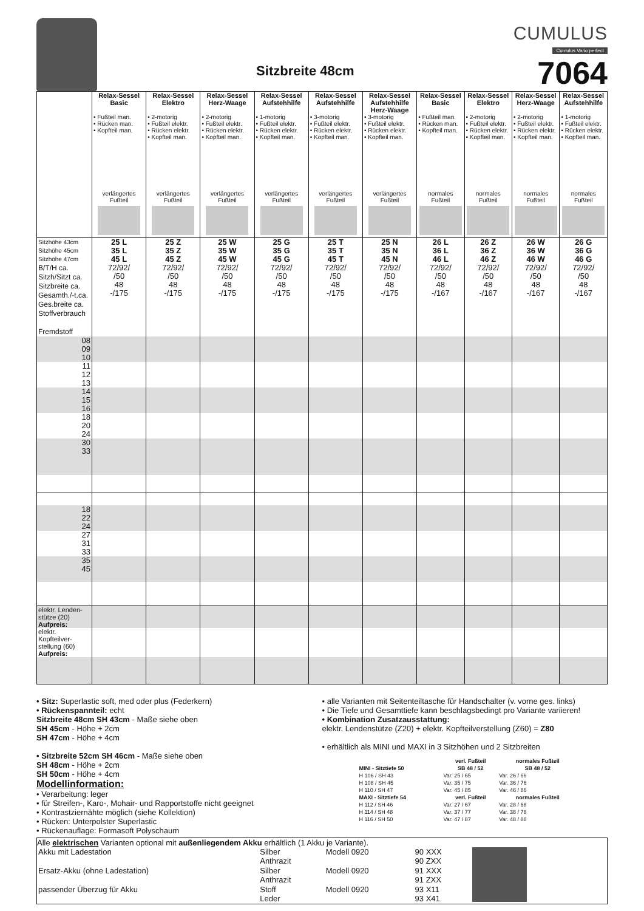Sitzbreite 48cm
CUMULUS
Cumulus Vario perfect
7064
| | Relax-Sessel Basic | Relax-Sessel Elektro | Relax-Sessel Herz-Waage | Relax-Sessel Aufstehhilfe | Relax-Sessel Aufstehhilfe | Relax-Sessel Aufstehhilfe Herz-Waage | Relax-Sessel Basic | Relax-Sessel Elektro | Relax-Sessel Herz-Waage | Relax-Sessel Aufstehhilfe |
| --- | --- | --- | --- | --- | --- | --- | --- | --- | --- | --- |
| | • Fußteil man. • Rücken man. • Kopfteil man. | • 2-motorig • Fußteil elektr. • Rücken elektr. • Kopfteil man. | • 2-motorig • Fußteil elektr. • Rücken elektr. • Kopfteil man. | • 1-motorig • Fußteil elektr. • Rücken elektr. • Kopfteil man. | • 3-motorig • Fußteil elektr. • Rücken elektr. • Kopfteil man. | • 3-motorig • Fußteil elektr. • Rücken elektr. • Kopfteil man. | • Fußteil man. • Rücken man. • Kopfteil man. | • 2-motorig • Fußteil elektr. • Rücken elektr. • Kopfteil man. | • 2-motorig • Fußteil elektr. • Rücken elektr. • Kopfteil man. | • 1-motorig • Fußteil elektr. • Rücken elektr. • Kopfteil man. |
| | verlängertes Fußteil | verlängertes Fußteil | verlängertes Fußteil | verlängertes Fußteil | verlängertes Fußteil | verlängertes Fußteil | normales Fußteil | normales Fußteil | normales Fußteil | normales Fußteil |
| Sitzhöhe 43cm Sitzhöhe 45cm Sitzhöhe 47cm B/T/H ca. Sitzh/Sitzt ca. Sitzbreite ca. Gesamth./-t.ca. Ges.breite ca. Stoffverbrauch Fremdstoff | 25 L 35 L 45 L 72/92/ /50 48 -/175 | 25 Z 35 Z 45 Z 72/92/ /50 48 -/175 | 25 W 35 W 45 W 72/92/ /50 48 -/175 | 25 G 35 G 45 G 72/92/ /50 48 -/175 | 25 T 35 T 45 T 72/92/ /50 48 -/175 | 25 N 35 N 45 N 72/92/ /50 48 -/175 | 26 L 36 L 46 L 72/92/ /50 48 -/167 | 26 Z 36 Z 46 Z 72/92/ /50 48 -/167 | 26 W 36 W 46 W 72/92/ /50 48 -/167 | 26 G 36 G 46 G 72/92/ /50 48 -/167 |
| 08 09 10 | | | | | | | | | | |
| 11 12 13 | | | | | | | | | | |
| 14 15 16 | | | | | | | | | | |
| 18 20 24 | | | | | | | | | | |
| 30 33 | | | | | | | | | | |
| 18 22 24 | | | | | | | | | | |
| 27 31 33 | | | | | | | | | | |
| 35 45 | | | | | | | | | | |
| elektr. Lenden- stütze (20) Aufpreis: | | | | | | | | | | |
| elektr. Kopfteilver- stellung (60) Aufpreis: | | | | | | | | | | |
• Sitz: Superlastic soft, med oder plus (Federkern)
• Rückenspannteil: echt
Sitzbreite 48cm SH 43cm - Maße siehe oben
SH 45cm - Höhe + 2cm
SH 47cm - Höhe + 4cm
• Sitzbreite 52cm SH 46cm - Maße siehe oben
SH 48cm - Höhe + 2cm
SH 50cm - Höhe + 4cm
Modellinformation:
• Verarbeitung: leger
• für Streifen-, Karo-, Mohair- und Rapportstoffe nicht geeignet
• Kontrastziernähte möglich (siehe Kollektion)
• Rücken: Unterpolster Superlastic
• Rückenauflage: Formasoft Polyschaum
• alle Varianten mit Seitenteiltasche für Handschalter (v. vorne ges. links)
• Die Tiefe und Gesamttiefe kann beschlagsbedingt pro Variante variieren!
• Kombination Zusatzausstattung:
elektr. Lendenstütze (Z20) + elektr. Kopfteilverstellung (Z60) = Z80
• erhältlich als MINI und MAXI in 3 Sitzhöhen und 2 Sitzbreiten
| | verl. Fußteil | normales Fußteil |
| --- | --- | --- |
| MINI - Sitztiefe 50 | SB 48 / 52 | SB 48 / 52 |
| H 106 / SH 43 | Var. 25 / 65 | Var. 26 / 66 |
| H 108 / SH 45 | Var. 35 / 75 | Var. 36 / 76 |
| H 110 / SH 47 | Var. 45 / 85 | Var. 46 / 86 |
| MAXI - Sitztiefe 54 | verl. Fußteil | normales Fußteil |
| H 112 / SH 46 | Var. 27 / 67 | Var. 28 / 68 |
| H 114 / SH 48 | Var. 37 / 77 | Var. 38 / 78 |
| H 116 / SH 50 | Var. 47 / 87 | Var. 48 / 88 |
Alle elektrischen Varianten optional mit außenliegendem Akku erhältlich (1 Akku je Variante).
| Akku mit Ladestation | Silber | Modell 0920 | 90 XXX | |
| | Anthrazit | | 90 ZXX | |
| Ersatz-Akku (ohne Ladestation) | Silber | Modell 0920 | 91 XXX | |
| | Anthrazit | | 91 ZXX | |
| passender Überzug für Akku | Stoff | Modell 0920 | 93 X11 | |
| | Leder | | 93 X41 | |